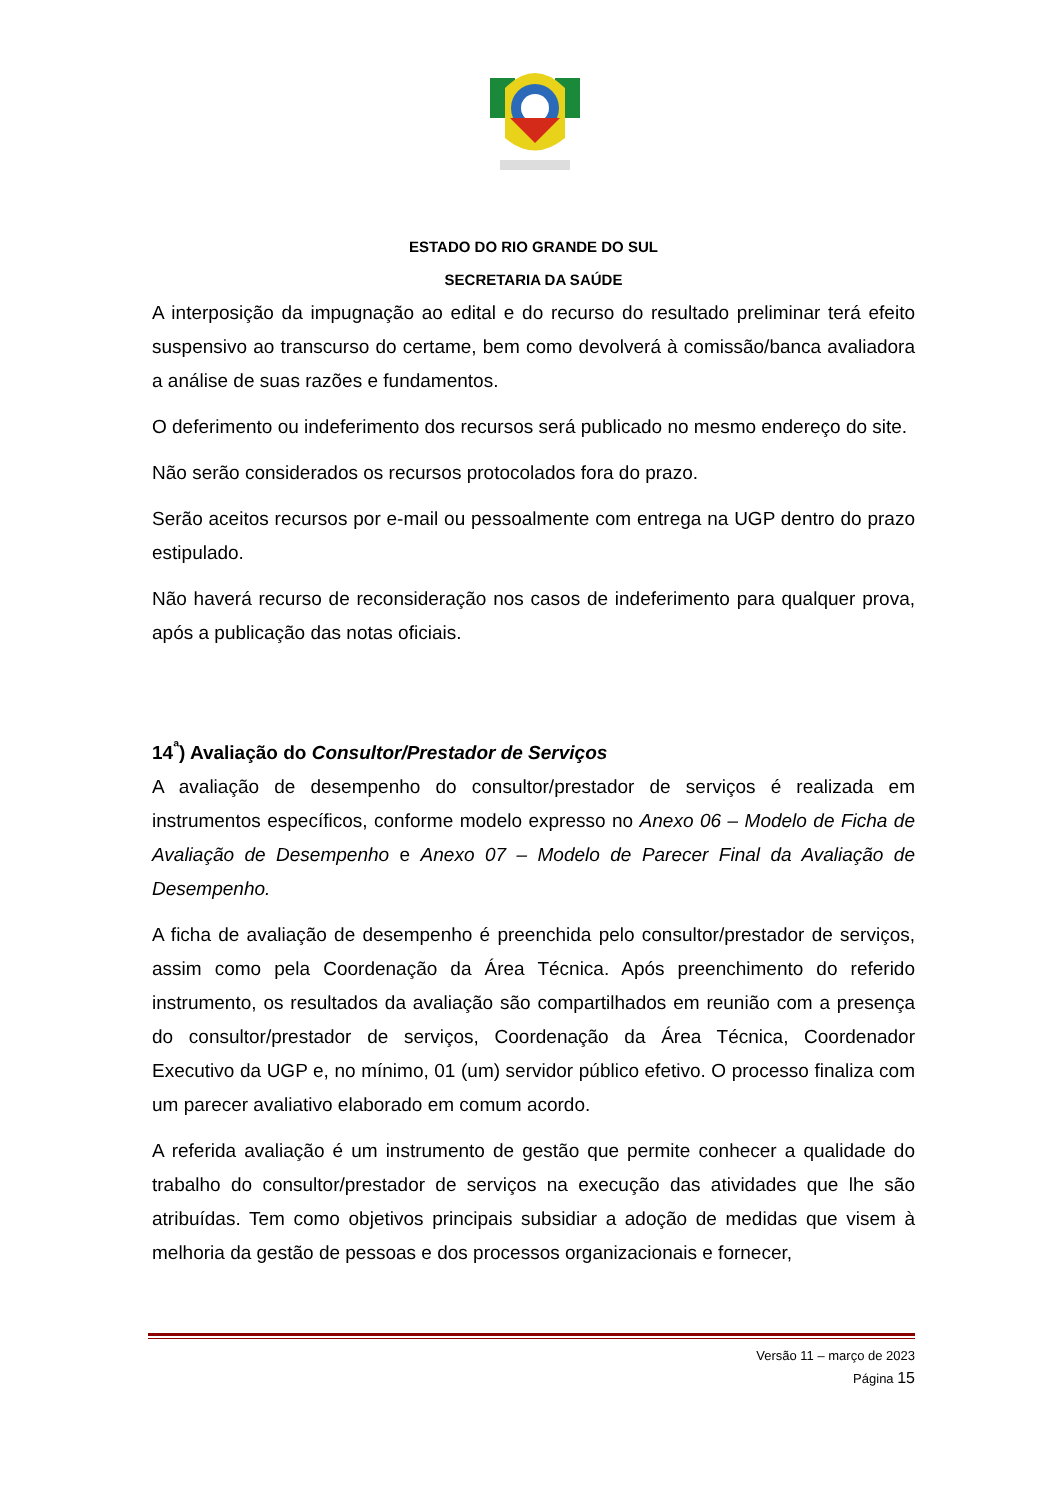ESTADO DO RIO GRANDE DO SUL
SECRETARIA DA SAÚDE
A interposição da impugnação ao edital e do recurso do resultado preliminar terá efeito suspensivo ao transcurso do certame, bem como devolverá à comissão/banca avaliadora a análise de suas razões e fundamentos.
O deferimento ou indeferimento dos recursos será publicado no mesmo endereço do site.
Não serão considerados os recursos protocolados fora do prazo.
Serão aceitos recursos por e-mail ou pessoalmente com entrega na UGP dentro do prazo estipulado.
Não haverá recurso de reconsideração nos casos de indeferimento para qualquer prova, após a publicação das notas oficiais.
14<sup>ª</sup>) Avaliação do Consultor/Prestador de Serviços
A avaliação de desempenho do consultor/prestador de serviços é realizada em instrumentos específicos, conforme modelo expresso no Anexo 06 – Modelo de Ficha de Avaliação de Desempenho e Anexo 07 – Modelo de Parecer Final da Avaliação de Desempenho.
A ficha de avaliação de desempenho é preenchida pelo consultor/prestador de serviços, assim como pela Coordenação da Área Técnica. Após preenchimento do referido instrumento, os resultados da avaliação são compartilhados em reunião com a presença do consultor/prestador de serviços, Coordenação da Área Técnica, Coordenador Executivo da UGP e, no mínimo, 01 (um) servidor público efetivo. O processo finaliza com um parecer avaliativo elaborado em comum acordo.
A referida avaliação é um instrumento de gestão que permite conhecer a qualidade do trabalho do consultor/prestador de serviços na execução das atividades que lhe são atribuídas. Tem como objetivos principais subsidiar a adoção de medidas que visem à melhoria da gestão de pessoas e dos processos organizacionais e fornecer,
Versão 11 – março de 2023
Página 15